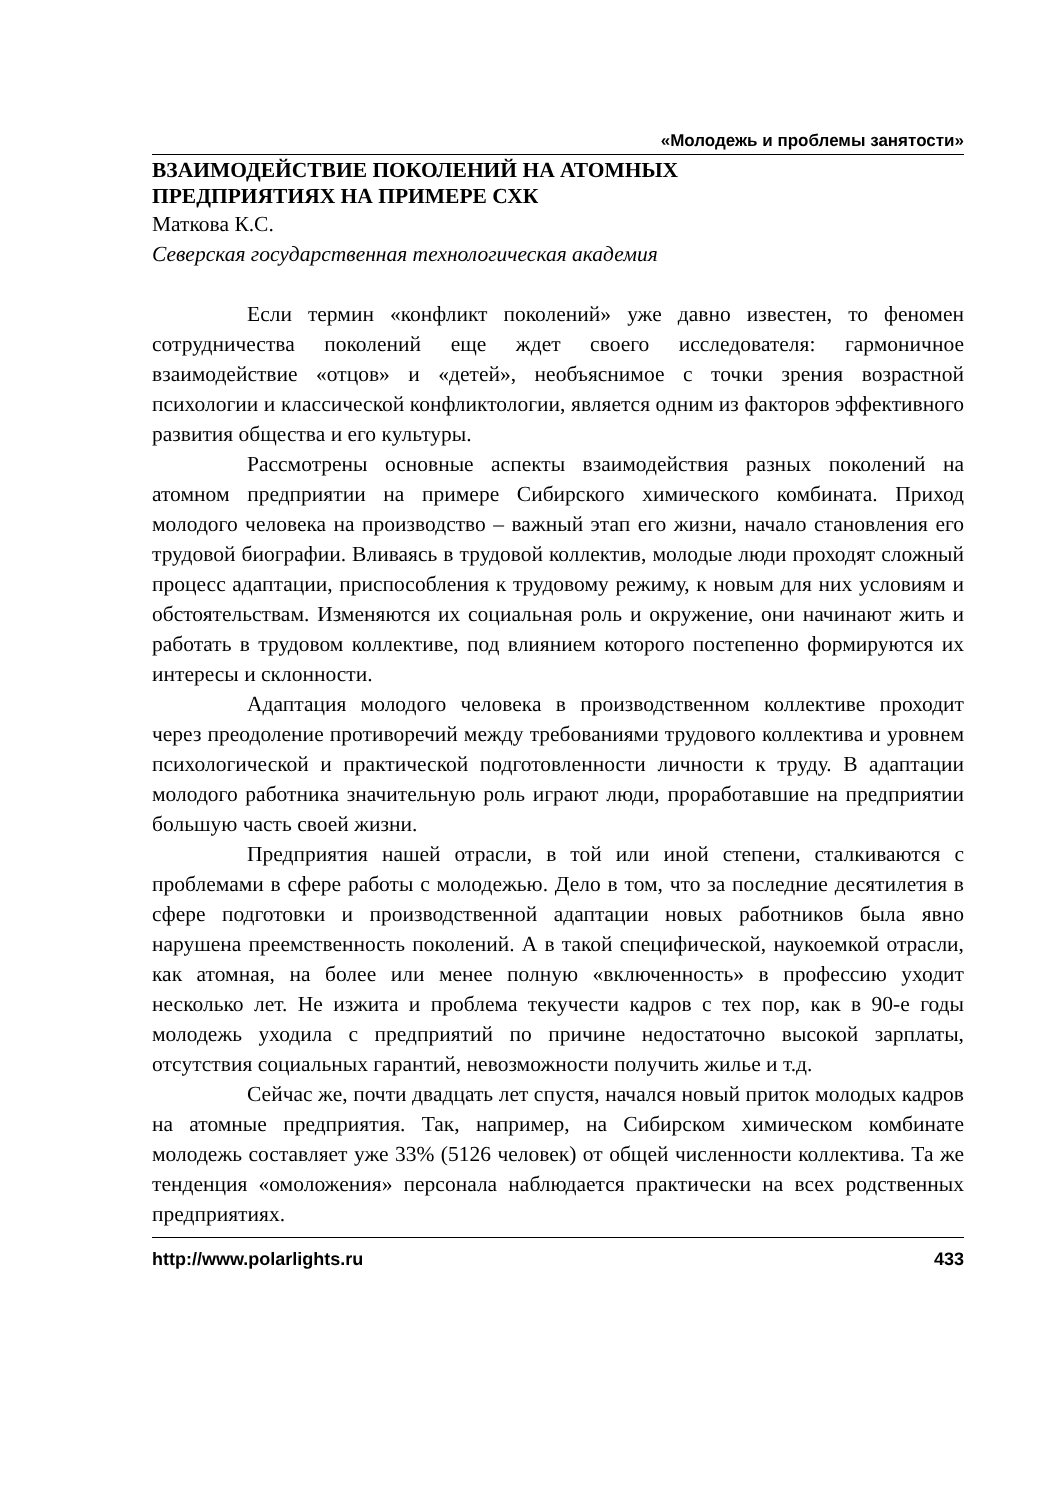«Молодежь и проблемы занятости»
ВЗАИМОДЕЙСТВИЕ ПОКОЛЕНИЙ НА АТОМНЫХ
ПРЕДПРИЯТИЯХ НА ПРИМЕРЕ СХК
Маткова К.С.
Северская государственная технологическая академия
Если термин «конфликт поколений» уже давно известен, то феномен сотрудничества поколений еще ждет своего исследователя: гармоничное взаимодействие «отцов» и «детей», необъяснимое с точки зрения возрастной психологии и классической конфликтологии, является одним из факторов эффективного развития общества и его культуры.
Рассмотрены основные аспекты взаимодействия разных поколений на атомном предприятии на примере Сибирского химического комбината. Приход молодого человека на производство – важный этап его жизни, начало становления его трудовой биографии. Вливаясь в трудовой коллектив, молодые люди проходят сложный процесс адаптации, приспособления к трудовому режиму, к новым для них условиям и обстоятельствам. Изменяются их социальная роль и окружение, они начинают жить и работать в трудовом коллективе, под влиянием которого постепенно формируются их интересы и склонности.
Адаптация молодого человека в производственном коллективе проходит через преодоление противоречий между требованиями трудового коллектива и уровнем психологической и практической подготовленности личности к труду. В адаптации молодого работника значительную роль играют люди, проработавшие на предприятии большую часть своей жизни.
Предприятия нашей отрасли, в той или иной степени, сталкиваются с проблемами в сфере работы с молодежью. Дело в том, что за последние десятилетия в сфере подготовки и производственной адаптации новых работников была явно нарушена преемственность поколений. А в такой специфической, наукоемкой отрасли, как атомная, на более или менее полную «включенность» в профессию уходит несколько лет. Не изжита и проблема текучести кадров с тех пор, как в 90-е годы молодежь уходила с предприятий по причине недостаточно высокой зарплаты, отсутствия социальных гарантий, невозможности получить жилье и т.д.
Сейчас же, почти двадцать лет спустя, начался новый приток молодых кадров на атомные предприятия. Так, например, на Сибирском химическом комбинате молодежь составляет уже 33% (5126 человек) от общей численности коллектива. Та же тенденция «омоложения» персонала наблюдается практически на всех родственных предприятиях.
http://www.polarlights.ru 433